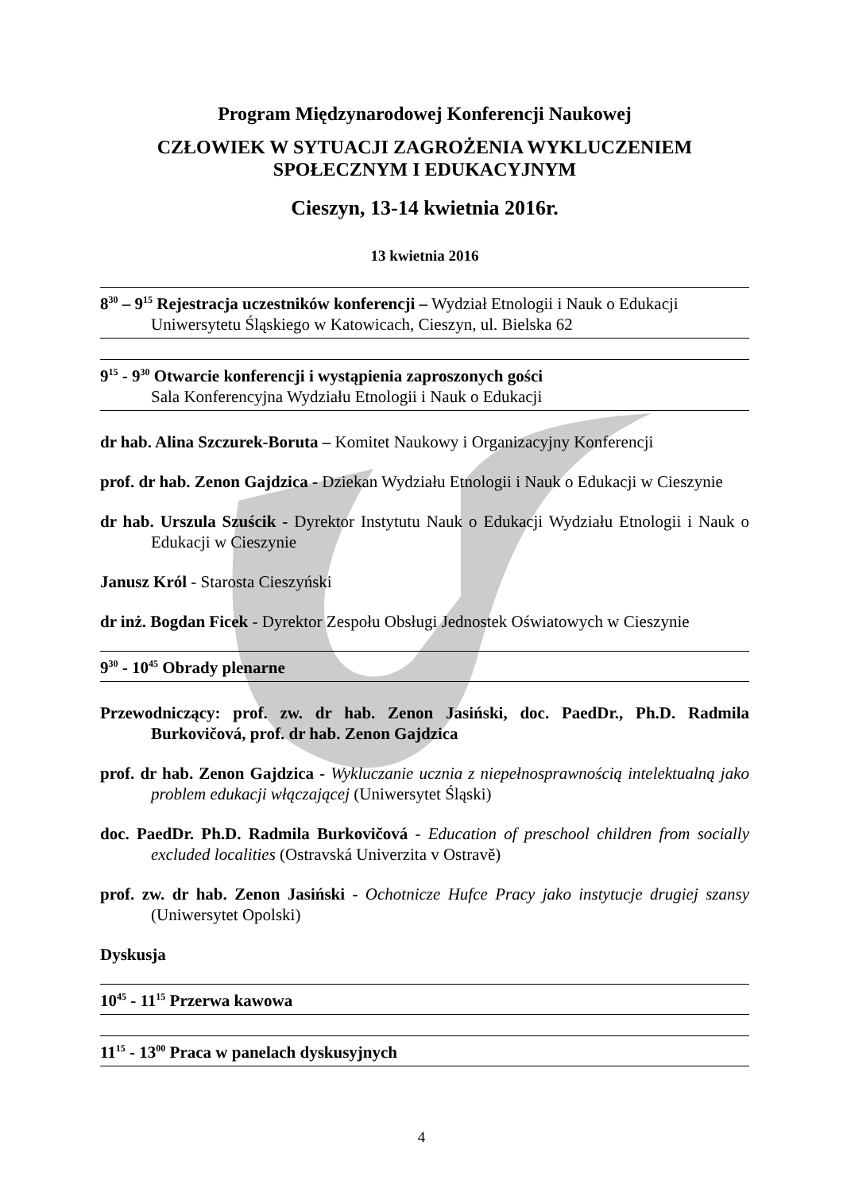Program Międzynarodowej Konferencji Naukowej
CZŁOWIEK W SYTUACJI ZAGROŻENIA WYKLUCZENIEM
SPOŁECZNYM I EDUKACYJNYM
Cieszyn, 13-14 kwietnia 2016r.
13 kwietnia 2016
8<sup>30</sup> – 9<sup>15</sup> Rejestracja uczestników konferencji – Wydział Etnologii i Nauk o Edukacji
Uniwersytetu Śląskiego w Katowicach, Cieszyn, ul. Bielska 62
9<sup>15</sup> - 9<sup>30</sup> Otwarcie konferencji i wystąpienia zaproszonych gości
Sala Konferencyjna Wydziału Etnologii i Nauk o Edukacji
dr hab. Alina Szczurek-Boruta – Komitet Naukowy i Organizacyjny Konferencji
prof. dr hab. Zenon Gajdzica - Dziekan Wydziału Etnologii i Nauk o Edukacji w Cieszynie
dr hab. Urszula Szuścik - Dyrektor Instytutu Nauk o Edukacji Wydziału Etnologii i Nauk o Edukacji w Cieszynie
Janusz Król - Starosta Cieszyński
dr inż. Bogdan Ficek - Dyrektor Zespołu Obsługi Jednostek Oświatowych w Cieszynie
9<sup>30</sup> - 10<sup>45</sup> Obrady plenarne
Przewodniczący: prof. zw. dr hab. Zenon Jasiński, doc. PaedDr., Ph.D. Radmila Burkovičová, prof. dr hab. Zenon Gajdzica
prof. dr hab. Zenon Gajdzica - Wykluczanie ucznia z niepełnosprawnością intelektualną jako problem edukacji włączającej (Uniwersytet Śląski)
doc. PaedDr. Ph.D. Radmila Burkovičová - Education of preschool children from socially excluded localities (Ostravská Univerzita v Ostravě)
prof. zw. dr hab. Zenon Jasiński - Ochotnicze Hufce Pracy jako instytucje drugiej szansy (Uniwersytet Opolski)
Dyskusja
10<sup>45</sup> - 11<sup>15</sup> Przerwa kawowa
11<sup>15</sup> - 13<sup>00</sup> Praca w panelach dyskusyjnych
4